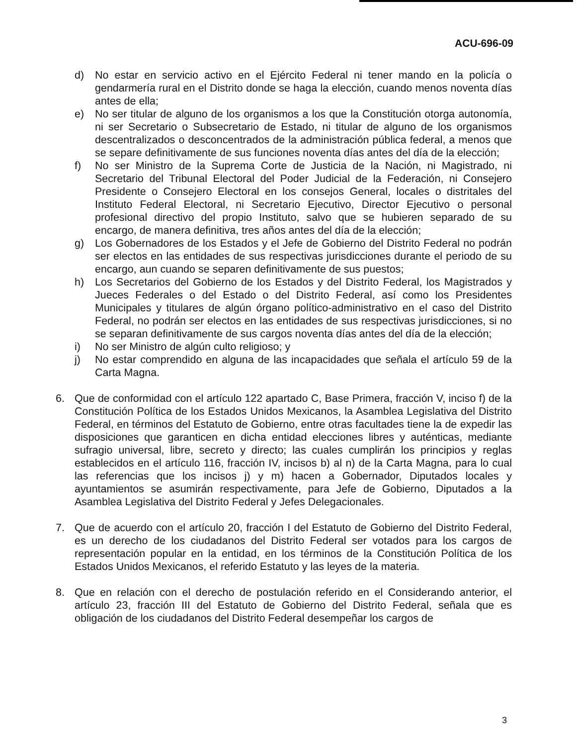ACU-696-09
d) No estar en servicio activo en el Ejército Federal ni tener mando en la policía o gendarmería rural en el Distrito donde se haga la elección, cuando menos noventa días antes de ella;
e) No ser titular de alguno de los organismos a los que la Constitución otorga autonomía, ni ser Secretario o Subsecretario de Estado, ni titular de alguno de los organismos descentralizados o desconcentrados de la administración pública federal, a menos que se separe definitivamente de sus funciones noventa días antes del día de la elección;
f) No ser Ministro de la Suprema Corte de Justicia de la Nación, ni Magistrado, ni Secretario del Tribunal Electoral del Poder Judicial de la Federación, ni Consejero Presidente o Consejero Electoral en los consejos General, locales o distritales del Instituto Federal Electoral, ni Secretario Ejecutivo, Director Ejecutivo o personal profesional directivo del propio Instituto, salvo que se hubieren separado de su encargo, de manera definitiva, tres años antes del día de la elección;
g) Los Gobernadores de los Estados y el Jefe de Gobierno del Distrito Federal no podrán ser electos en las entidades de sus respectivas jurisdicciones durante el periodo de su encargo, aun cuando se separen definitivamente de sus puestos;
h) Los Secretarios del Gobierno de los Estados y del Distrito Federal, los Magistrados y Jueces Federales o del Estado o del Distrito Federal, así como los Presidentes Municipales y titulares de algún órgano político-administrativo en el caso del Distrito Federal, no podrán ser electos en las entidades de sus respectivas jurisdicciones, si no se separan definitivamente de sus cargos noventa días antes del día de la elección;
i) No ser Ministro de algún culto religioso; y
j) No estar comprendido en alguna de las incapacidades que señala el artículo 59 de la Carta Magna.
6. Que de conformidad con el artículo 122 apartado C, Base Primera, fracción V, inciso f) de la Constitución Política de los Estados Unidos Mexicanos, la Asamblea Legislativa del Distrito Federal, en términos del Estatuto de Gobierno, entre otras facultades tiene la de expedir las disposiciones que garanticen en dicha entidad elecciones libres y auténticas, mediante sufragio universal, libre, secreto y directo; las cuales cumplirán los principios y reglas establecidos en el artículo 116, fracción IV, incisos b) al n) de la Carta Magna, para lo cual las referencias que los incisos j) y m) hacen a Gobernador, Diputados locales y ayuntamientos se asumirán respectivamente, para Jefe de Gobierno, Diputados a la Asamblea Legislativa del Distrito Federal y Jefes Delegacionales.
7. Que de acuerdo con el artículo 20, fracción I del Estatuto de Gobierno del Distrito Federal, es un derecho de los ciudadanos del Distrito Federal ser votados para los cargos de representación popular en la entidad, en los términos de la Constitución Política de los Estados Unidos Mexicanos, el referido Estatuto y las leyes de la materia.
8. Que en relación con el derecho de postulación referido en el Considerando anterior, el artículo 23, fracción III del Estatuto de Gobierno del Distrito Federal, señala que es obligación de los ciudadanos del Distrito Federal desempeñar los cargos de
3